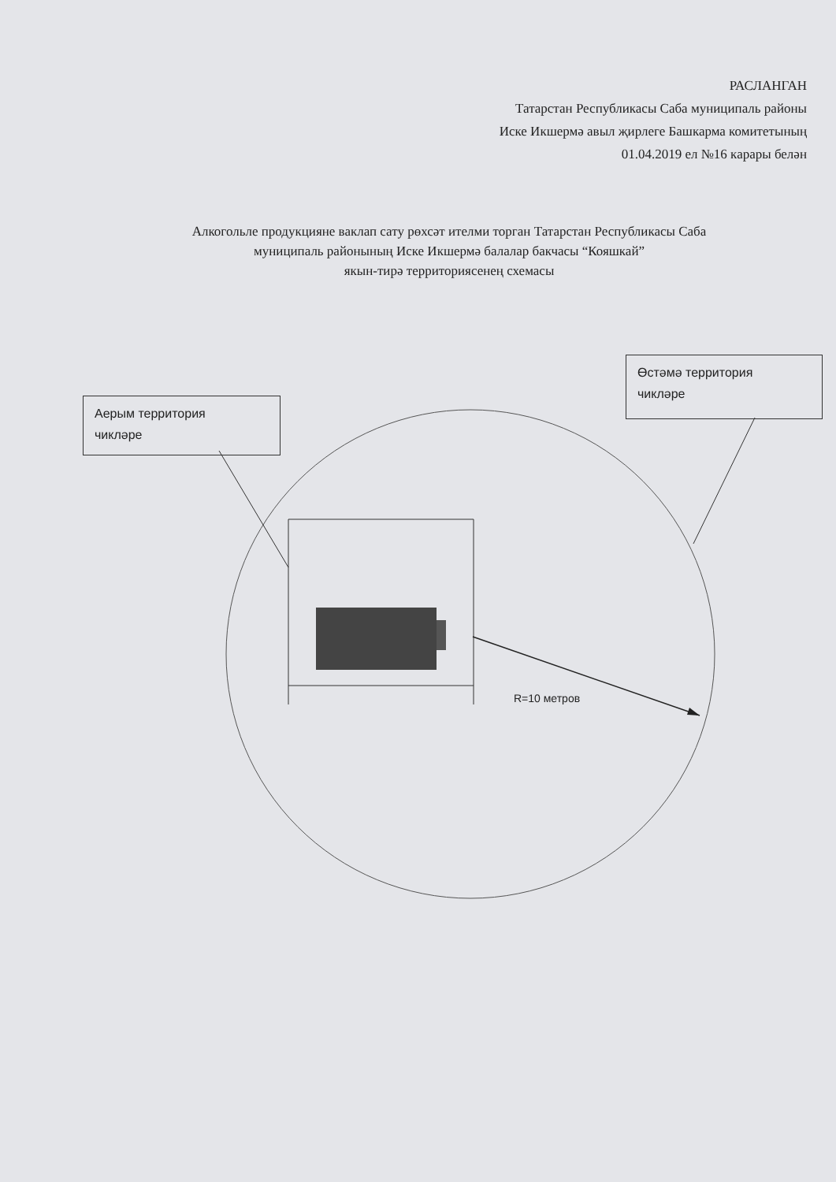РАСЛАНГАН
Татарстан Республикасы Саба муниципаль районы
Иске Икшермә авыл җирлеге Башкарма комитетының
01.04.2019 ел №16 карары белән
Алкогольле продукцияне ваклап сату рөхсәт ителми торган Татарстан Республикасы Саба
муниципаль районының Иске Икшермә балалар бакчасы “Кояшкай”
якын-тирә территориясенең схемасы
Аерым территория
чикләре
Өстәмә территория
чикләре
R=10 метров